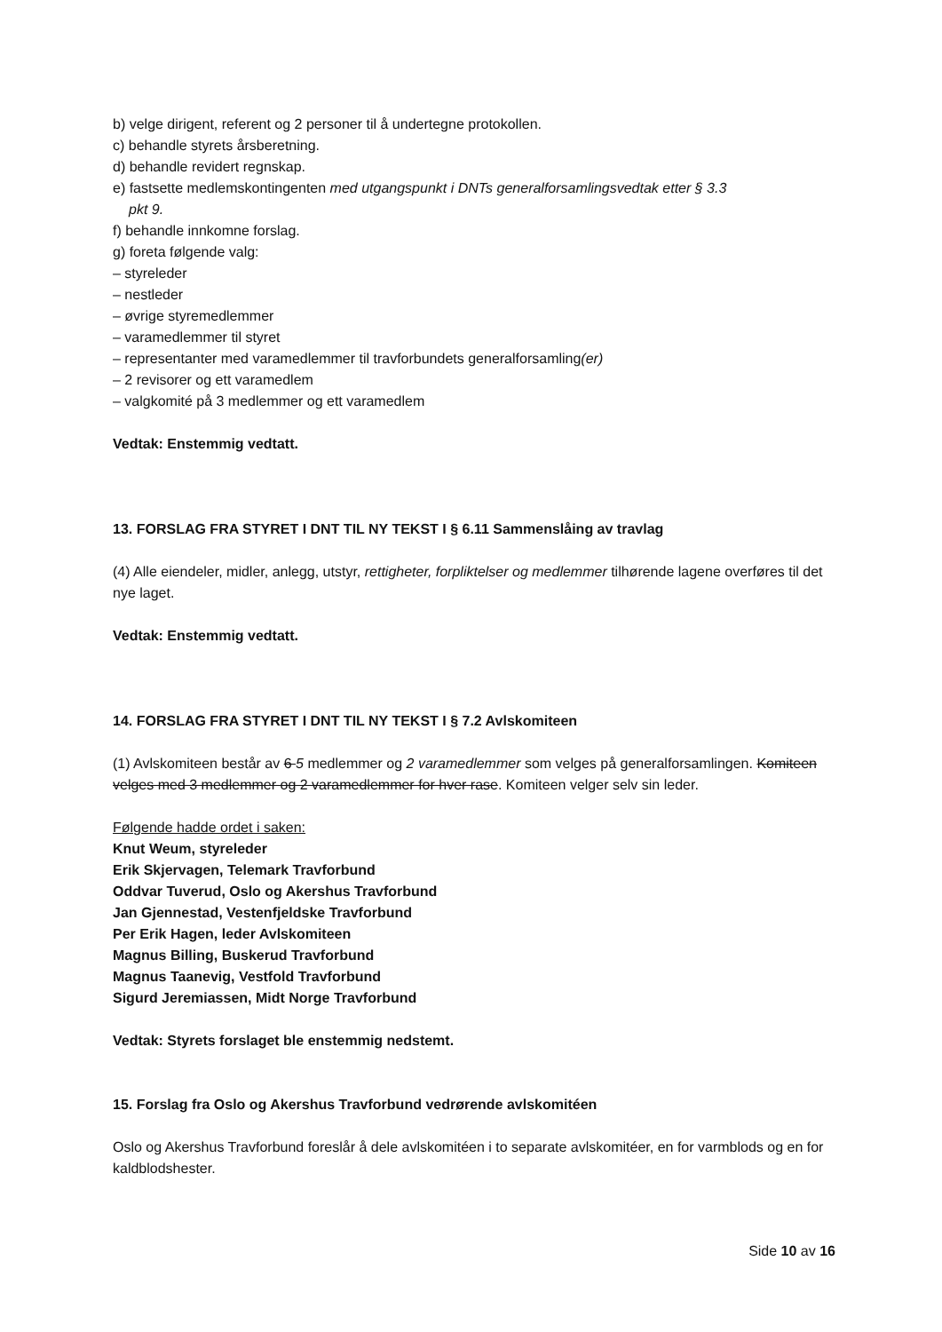b) velge dirigent, referent og 2 personer til å undertegne protokollen.
c) behandle styrets årsberetning.
d) behandle revidert regnskap.
e) fastsette medlemskontingenten med utgangspunkt i DNTs generalforsamlingsvedtak etter § 3.3
pkt 9.
f) behandle innkomne forslag.
g) foreta følgende valg:
– styreleder
– nestleder
– øvrige styremedlemmer
– varamedlemmer til styret
– representanter med varamedlemmer til travforbundets generalforsamling(er)
– 2 revisorer og ett varamedlem
– valgkomité på 3 medlemmer og ett varamedlem
Vedtak: Enstemmig vedtatt.
13. FORSLAG FRA STYRET I DNT TIL NY TEKST I § 6.11 Sammenslåing av travlag
(4) Alle eiendeler, midler, anlegg, utstyr, rettigheter, forpliktelser og medlemmer tilhørende lagene overføres til det nye laget.
Vedtak: Enstemmig vedtatt.
14. FORSLAG FRA STYRET I DNT TIL NY TEKST I § 7.2 Avlskomiteen
(1) Avlskomiteen består av 6 5 medlemmer og 2 varamedlemmer som velges på generalforsamlingen. Komiteen velges med 3 medlemmer og 2 varamedlemmer for hver rase. Komiteen velger selv sin leder.
Følgende hadde ordet i saken:
Knut Weum, styreleder
Erik Skjervagen, Telemark Travforbund
Oddvar Tuverud, Oslo og Akershus Travforbund
Jan Gjennestad, Vestenfjeldske Travforbund
Per Erik Hagen, leder Avlskomiteen
Magnus Billing, Buskerud Travforbund
Magnus Taanevig, Vestfold Travforbund
Sigurd Jeremiassen, Midt Norge Travforbund
Vedtak: Styrets forslaget ble enstemmig nedstemt.
15. Forslag fra Oslo og Akershus Travforbund vedrørende avlskomitéen
Oslo og Akershus Travforbund foreslår å dele avlskomitéen i to separate avlskomitéer, en for varmblods og en for kaldblodshester.
Side 10 av 16